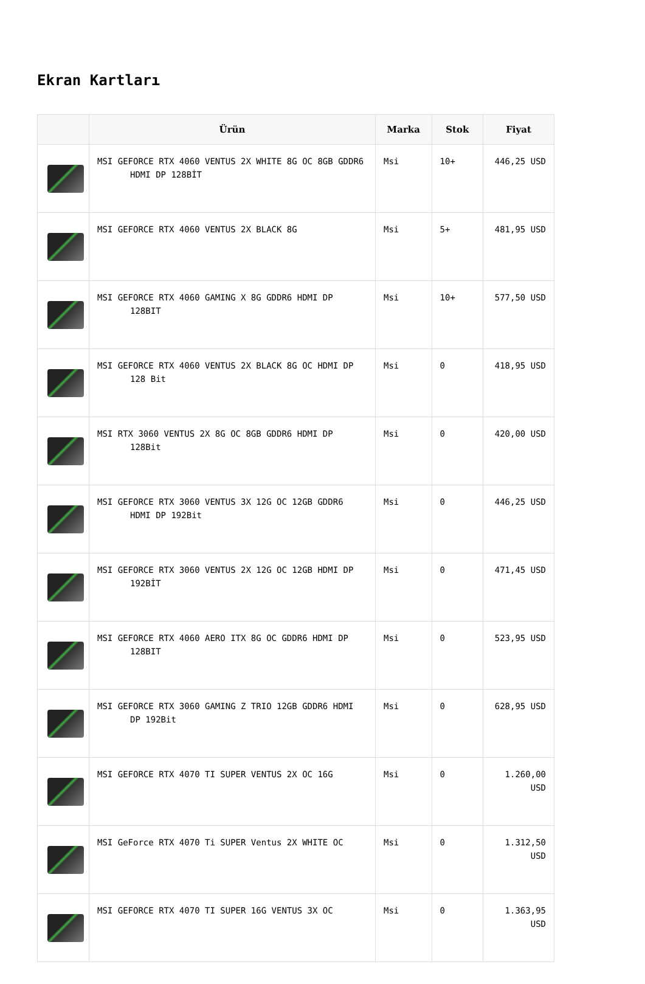Ekran Kartları
| | Ürün | Marka | Stok | Fiyat |
| --- | --- | --- | --- | --- |
| | MSI GEFORCE RTX 4060 VENTUS 2X WHITE 8G OC 8GB GDDR6 HDMI DP 128BİT | Msi | 10+ | 446,25 USD |
| | MSI GEFORCE RTX 4060 VENTUS 2X BLACK 8G | Msi | 5+ | 481,95 USD |
| | MSI GEFORCE RTX 4060 GAMING X 8G GDDR6 HDMI DP 128BIT | Msi | 10+ | 577,50 USD |
| | MSI GEFORCE RTX 4060 VENTUS 2X BLACK 8G OC HDMI DP 128 Bit | Msi | 0 | 418,95 USD |
| | MSI RTX 3060 VENTUS 2X 8G OC 8GB GDDR6 HDMI DP 128Bit | Msi | 0 | 420,00 USD |
| | MSI GEFORCE RTX 3060 VENTUS 3X 12G OC 12GB GDDR6 HDMI DP 192Bit | Msi | 0 | 446,25 USD |
| | MSI GEFORCE RTX 3060 VENTUS 2X 12G OC 12GB HDMI DP 192BİT | Msi | 0 | 471,45 USD |
| | MSI GEFORCE RTX 4060 AERO ITX 8G OC GDDR6 HDMI DP 128BIT | Msi | 0 | 523,95 USD |
| | MSI GEFORCE RTX 3060 GAMING Z TRIO 12GB GDDR6 HDMI DP 192Bit | Msi | 0 | 628,95 USD |
| | MSI GEFORCE RTX 4070 TI SUPER VENTUS 2X OC 16G | Msi | 0 | 1.260,00 USD |
| | MSI GeForce RTX 4070 Ti SUPER Ventus 2X WHITE OC | Msi | 0 | 1.312,50 USD |
| | MSI GEFORCE RTX 4070 TI SUPER 16G VENTUS 3X OC | Msi | 0 | 1.363,95 USD |